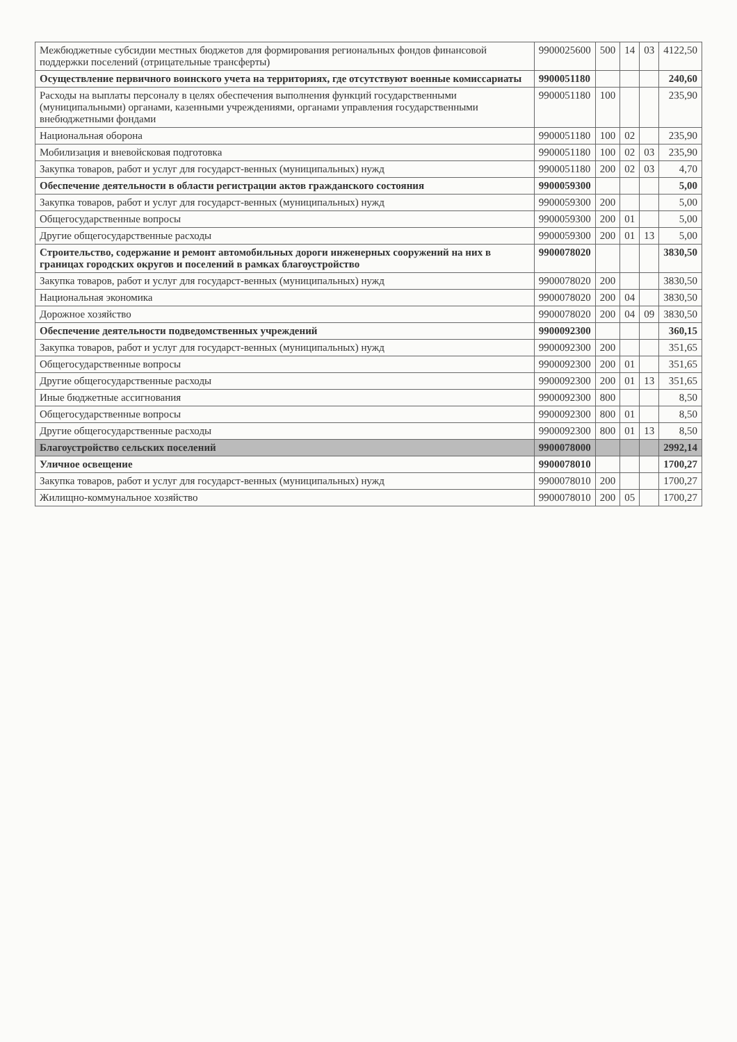| Межбюджетные субсидии местных бюджетов для формирования региональных фондов финансовой поддержки поселений (отрицательные трансферты) | 9900025600 | 500 | 14 | 03 | 4122,50 |
| Осуществление первичного воинского учета на территориях, где отсутствуют военные комиссариаты | 9900051180 | | | | 240,60 |
| Расходы на выплаты персоналу в целях обеспечения выполнения функций государственными (муниципальными) органами, казенными учреждениями, органами управления государственными внебюджетными фондами | 9900051180 | 100 | | | 235,90 |
| Национальная оборона | 9900051180 | 100 | 02 | | 235,90 |
| Мобилизация и вневойсковая подготовка | 9900051180 | 100 | 02 | 03 | 235,90 |
| Закупка товаров, работ и услуг для государст-венных (муниципальных) нужд | 9900051180 | 200 | 02 | 03 | 4,70 |
| Обеспечение деятельности в области регистрации актов гражданского состояния | 9900059300 | | | | 5,00 |
| Закупка товаров, работ и услуг для государст-венных (муниципальных) нужд | 9900059300 | 200 | | | 5,00 |
| Общегосударственные вопросы | 9900059300 | 200 | 01 | | 5,00 |
| Другие общегосударственные расходы | 9900059300 | 200 | 01 | 13 | 5,00 |
| Строительство, содержание и ремонт автомобильных дороги инженерных сооружений на них в границах городских округов и поселений в рамках благоустройство | 9900078020 | | | | 3830,50 |
| Закупка товаров, работ и услуг для государст-венных (муниципальных) нужд | 9900078020 | 200 | | | 3830,50 |
| Национальная экономика | 9900078020 | 200 | 04 | | 3830,50 |
| Дорожное хозяйство | 9900078020 | 200 | 04 | 09 | 3830,50 |
| Обеспечение деятельности подведомственных учреждений | 9900092300 | | | | 360,15 |
| Закупка товаров, работ и услуг для государст-венных (муниципальных) нужд | 9900092300 | 200 | | | 351,65 |
| Общегосударственные вопросы | 9900092300 | 200 | 01 | | 351,65 |
| Другие общегосударственные расходы | 9900092300 | 200 | 01 | 13 | 351,65 |
| Иные бюджетные ассигнования | 9900092300 | 800 | | | 8,50 |
| Общегосударственные вопросы | 9900092300 | 800 | 01 | | 8,50 |
| Другие общегосударственные расходы | 9900092300 | 800 | 01 | 13 | 8,50 |
| Благоустройство сельских поселений | 9900078000 | | | | 2992,14 |
| Уличное освещение | 9900078010 | | | | 1700,27 |
| Закупка товаров, работ и услуг для государст-венных (муниципальных) нужд | 9900078010 | 200 | | | 1700,27 |
| Жилищно-коммунальное хозяйство | 9900078010 | 200 | 05 | | 1700,27 |